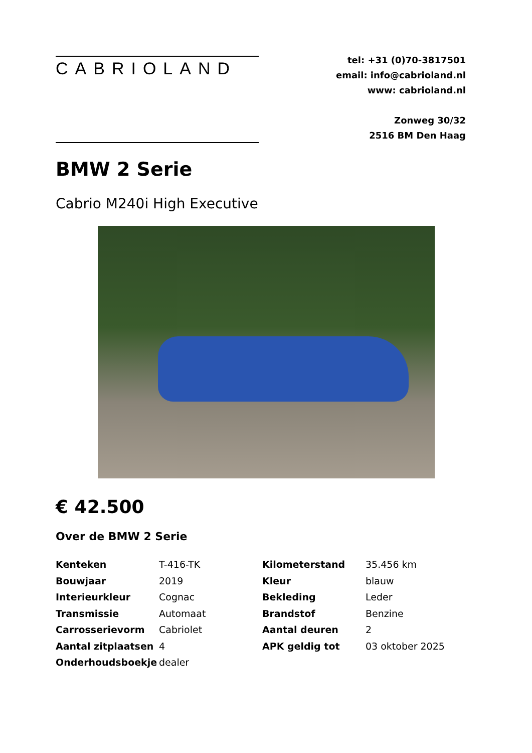CABRIOLAND
tel: +31 (0)70-3817501
email: info@cabrioland.nl
www: cabrioland.nl
Zonweg 30/32
2516 BM Den Haag
BMW 2 Serie
Cabrio M240i High Executive
€ 42.500
Over de BMW 2 Serie
| Kenteken | T-416-TK | Kilometerstand | 35.456 km |
| Bouwjaar | 2019 | Kleur | blauw |
| Interieurkleur | Cognac | Bekleding | Leder |
| Transmissie | Automaat | Brandstof | Benzine |
| Carrosserievorm | Cabriolet | Aantal deuren | 2 |
| Aantal zitplaatsen | 4 | APK geldig tot | 03 oktober 2025 |
| Onderhoudsboekje | dealer | | |